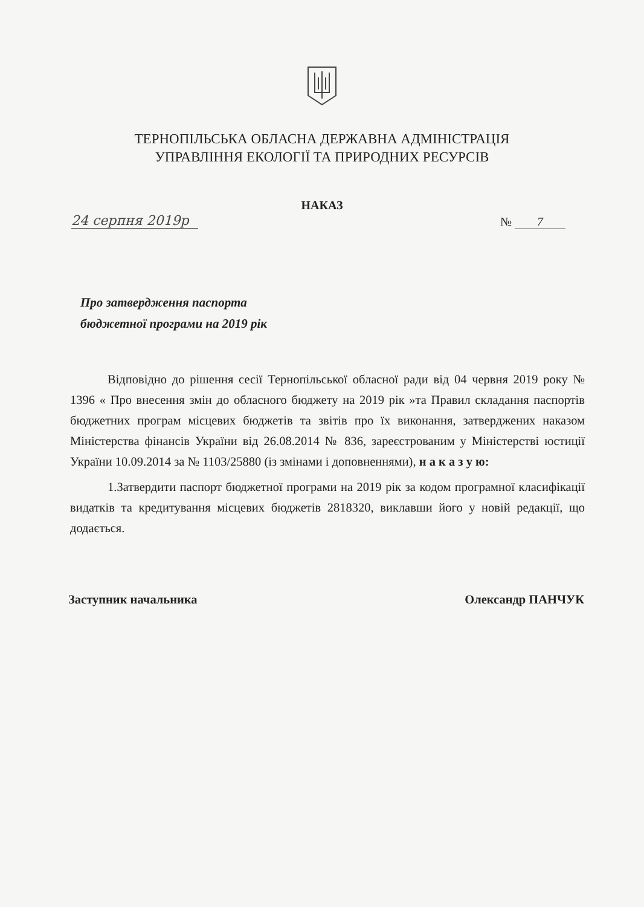ТЕРНОПІЛЬСЬКА ОБЛАСНА ДЕРЖАВНА АДМІНІСТРАЦІЯ
УПРАВЛІННЯ ЕКОЛОГІЇ ТА ПРИРОДНИХ РЕСУРСІВ
НАКАЗ
24 серпня 2019р № 7
Про затвердження паспорта
бюджетної програми на 2019 рік
Відповідно до рішення сесії Тернопільської обласної ради від 04 червня 2019 року № 1396 « Про внесення змін до обласного бюджету на 2019 рік »та Правил складання паспортів бюджетних програм місцевих бюджетів та звітів про їх виконання, затверджених наказом Міністерства фінансів України від 26.08.2014 № 836, зареєстрованим у Міністерстві юстиції України 10.09.2014 за № 1103/25880 (із змінами і доповненнями), н а к а з у ю:
1.Затвердити паспорт бюджетної програми на 2019 рік за кодом програмної класифікації видатків та кредитування місцевих бюджетів 2818320, виклавши його у новій редакції, що додається.
Заступник начальника Олександр ПАНЧУК